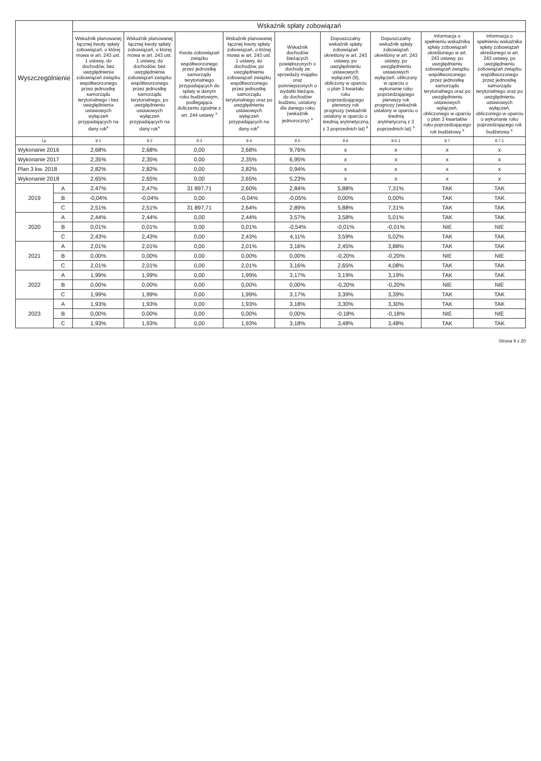| Wyszczególnienie | | Wskaźnik spłaty zobowiązań | | | | | | | | |
| --- | --- | --- | --- | --- | --- | --- | --- | --- | --- | --- |
| | | Wskaźnik planowanej łącznej kwoty spłaty zobowiązań, o której mowa w art. 243 ust. 1 ustawy, do dochodów, bez uwzględnienia zobowiązań związku współtworzonego przez jednostkę samorządu terytorialnego i bez uwzględnienia ustawowych wyłączeń przypadających na dany rok<sup>x</sup> | Wskaźnik planowanej łącznej kwoty spłaty zobowiązań, o której mowa w art. 243 ust. 1 ustawy, do dochodów, bez uwzględnienia zobowiązań związku współtworzonego przez jednostkę samorządu terytorialnego, po uwzględnieniu ustawowych wyłączeń przypadających na dany rok<sup>x</sup> | Kwota zobowiązań związku współtworzonego przez jednostkę samorządu terytorialnego przypadających do spłaty w danym roku budżetowym, podlegająca doliczeniu zgodnie z art. 244 ustawy <sup>x</sup> | Wskaźnik planowanej łącznej kwoty spłaty zobowiązań, o której mowa w art. 243 ust. 1 ustawy, do dochodów, po uwzględnieniu zobowiązań związku współtworzonego przez jednostkę samorządu terytorialnego oraz po uwzględnieniu ustawowych wyłączeń przypadających na dany rok<sup>x</sup> | Wskaźnik dochodów bieżących powiększonych o dochody ze sprzedaży majątku oraz pomniejszonych o wydatki bieżące, do dochodów budżetu, ustalony dla danego roku (wskaźnik jednoroczny) <sup>x</sup> | Dopuszczalny wskaźnik spłaty zobowiązań określony w art. 243 ustawy, po uwzględnieniu ustawowych wyłączeń (9), obliczony w oparciu o plan 3 kwartału roku poprzedzającego pierwszy rok prognozy (wskaźnik ustalony w oparciu o średnią arytmetyczną z 3 poprzednich lat) <sup>x</sup> | Dopuszczalny wskaźnik spłaty zobowiązań określony w art. 243 ustawy, po uwzględnieniu ustawowych wyłączeń, obliczony w oparciu o wykonanie roku poprzedzającego pierwszy rok prognozy (wskaźnik ustalony w oparciu o średnią arytmetyczną z 3 poprzednich lat) <sup>x</sup> | Informacja o spełnieniu wskaźnika spłaty zobowiązań określonego w art. 243 ustawy, po uwzględnieniu zobowiązań związku współtworzonego przez jednostkę samorządu terytorialnego oraz po uwzględnieniu ustawowych wyłączeń, obliczonego w oparciu o plan 3 kwartałów roku poprzedzającego rok budżetowy <sup>x</sup> | Informacja o spełnieniu wskaźnika spłaty zobowiązań określonego w art. 243 ustawy, po uwzględnieniu zobowiązań związku współtworzonego przez jednostkę samorządu terytorialnego oraz po uwzględnieniu ustawowych wyłączeń, obliczonego w oparciu o wykonanie roku poprzedzającego rok budżetowy <sup>x</sup> |
| Lp | | 9.1 | 9.2 | 9.3 | 9.4 | 9.5 | 9.6 | 9.6.1 | 9.7 | 9.7.1 |
| Wykonanie 2016 | | 2,68% | 2,68% | 0,00 | 2,68% | 9,76% | x | x | x | x |
| Wykonanie 2017 | | 2,35% | 2,35% | 0,00 | 2,35% | 6,95% | x | x | x | x |
| Plan 3 kw. 2018 | | 2,82% | 2,82% | 0,00 | 2,82% | 0,94% | x | x | x | x |
| Wykonanie 2018 | | 2,65% | 2,65% | 0,00 | 2,65% | 5,23% | x | x | x | x |
| 2019 | A | 2,47% | 2,47% | 31 897,71 | 2,60% | 2,84% | 5,88% | 7,31% | TAK | TAK |
| | B | -0,04% | -0,04% | 0,00 | -0,04% | -0,05% | 0,00% | 0,00% | TAK | TAK |
| | C | 2,51% | 2,51% | 31 897,71 | 2,64% | 2,89% | 5,88% | 7,31% | TAK | TAK |
| 2020 | A | 2,44% | 2,44% | 0,00 | 2,44% | 3,57% | 3,58% | 5,01% | TAK | TAK |
| | B | 0,01% | 0,01% | 0,00 | 0,01% | -0,54% | -0,01% | -0,01% | NIE | NIE |
| | C | 2,43% | 2,43% | 0,00 | 2,43% | 4,11% | 3,59% | 5,02% | TAK | TAK |
| 2021 | A | 2,01% | 2,01% | 0,00 | 2,01% | 3,16% | 2,45% | 3,88% | TAK | TAK |
| | B | 0,00% | 0,00% | 0,00 | 0,00% | 0,00% | -0,20% | -0,20% | NIE | NIE |
| | C | 2,01% | 2,01% | 0,00 | 2,01% | 3,16% | 2,65% | 4,08% | TAK | TAK |
| 2022 | A | 1,99% | 1,99% | 0,00 | 1,99% | 3,17% | 3,19% | 3,19% | TAK | TAK |
| | B | 0,00% | 0,00% | 0,00 | 0,00% | 0,00% | -0,20% | -0,20% | NIE | NIE |
| | C | 1,99% | 1,99% | 0,00 | 1,99% | 3,17% | 3,39% | 3,39% | TAK | TAK |
| 2023 | A | 1,93% | 1,93% | 0,00 | 1,93% | 3,18% | 3,30% | 3,30% | TAK | TAK |
| | B | 0,00% | 0,00% | 0,00 | 0,00% | 0,00% | -0,18% | -0,18% | NIE | NIE |
| | C | 1,93% | 1,93% | 0,00 | 1,93% | 3,18% | 3,48% | 3,48% | TAK | TAK |
Strona 9 z 20